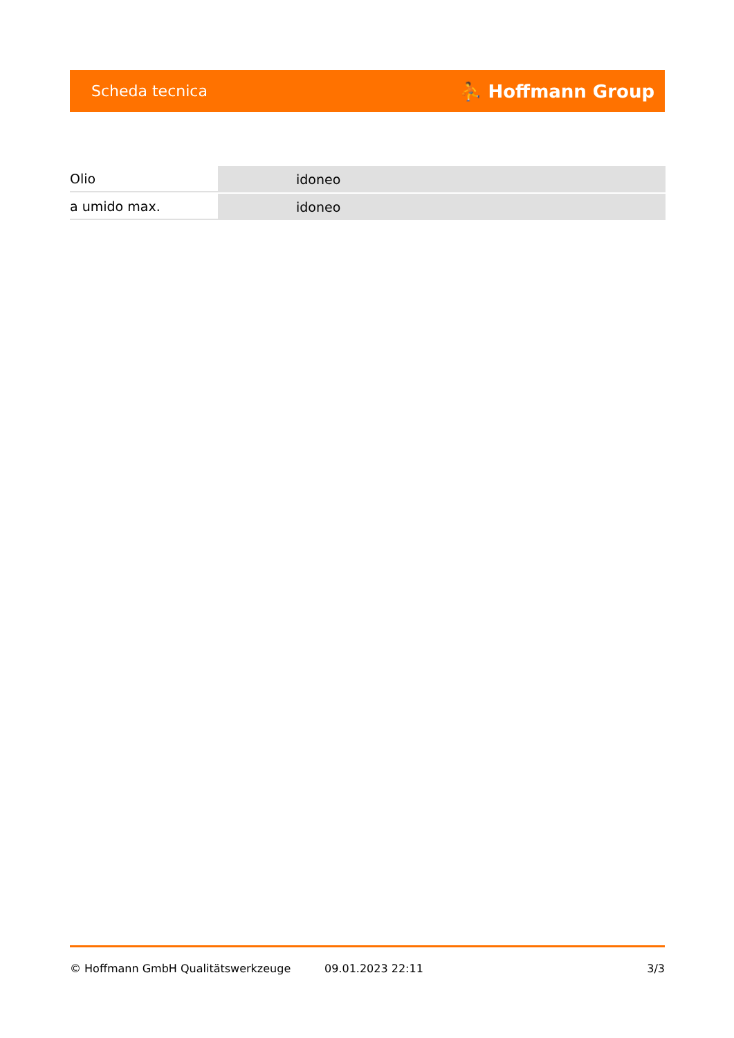Scheda tecnica ⛹ Hoffmann Group
| Olio | idoneo |
| a umido max. | idoneo |
© Hoffmann GmbH Qualitätswerkzeuge 09.01.2023 22:11 3/3